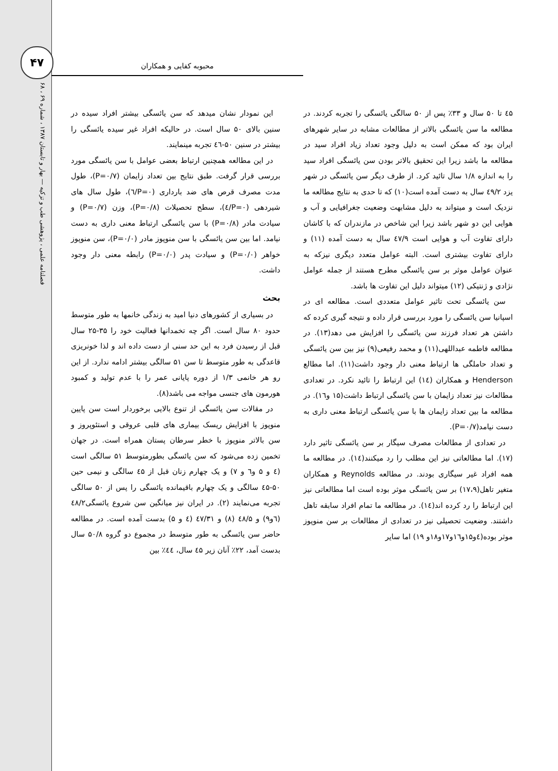۴۷
فصلنامه علمی ، پژوهشی طب و تزکیه — بهار و تابستان ۱۳۸۷ ، شماره ۶۹ ، ۶۸
محبوبه کفایی و همکاران
این نمودار نشان میدهد که سن یائسگی بیشتر افراد سیده در سنین بالای ۵۰ سال است. در حالیکه افراد غیر سیده یائسگی را بیشتر در سنین ۵۰-٤٦ تجربه مینمایند.
در این مطالعه همچنین ارتباط بعضی عوامل با سن یائسگی مورد بررسی قرار گرفت. طبق نتایج بین تعداد زایمان (P=۰/۷)، طول مدت مصرف قرص های ضد بارداری (P=۰/٦)، طول سال های شیردهی (P=۰/٤)، سطح تحصیلات (P=۰/۸)، وزن (P=۰/۷) و سیادت مادر (P=۰/۸) با سن یائسگی ارتباط معنی داری به دست نیامد. اما بین سن یائسگی با سن منوپوز مادر (P=۰/۰)، سن منوپوز خواهر (P=۰/۰) و سیادت پدر (P=۰/۰) رابطه معنی دار وجود داشت.
بحث
در بسیاری از کشورهای دنیا امید به زندگی خانمها به طور متوسط حدود ۸۰ سال است. اگر چه تخمدانها فعالیت خود را ۳۵-۲۵ سال قبل از رسیدن فرد به این حد سنی از دست داده اند و لذا خونریزی قاعدگی به طور متوسط تا سن ۵۱ سالگی بیشتر ادامه ندارد. از این رو هر خانمی ۱/۳ از دوره پایانی عمر را با عدم تولید و کمبود هورمون های جنسی مواجه می باشد(۸).
در مقالات سن یائسگی از تنوع بالایی برخوردار است سن پایین منوپوز با افزایش ریسک بیماری های قلبی عروقی و استئوپروز و سن بالاتر منوپوز با خطر سرطان پستان همراه است. در جهان تخمین زده می‌شود که سن یائسگی بطورمتوسط ۵۱ سالگی است (٤ و ۵ و٦ و ۷) و یک چهارم زنان قبل از ٤۵ سالگی و نیمی حین ۵۰-٤۵ سالگی و یک چهارم باقیمانده یائسگی را پس از ۵۰ سالگی تجربه می‌نمایند (۲). در ایران نیز میانگین سن شروع یائسگی٤۸/۲ (٦و۹) و ٤۸/۵ (۸) و ٤۷/۳۱ (٤ و ۵) بدست آمده است. در مطالعه حاضر سن یائسگی به طور متوسط در مجموع دو گروه ۵۰/۸ سال بدست آمد، ۲۲٪ آنان زیر ٤۵ سال، ٤٤٪ بین
٤۵ تا ۵۰ سال و ۳۳٪ پس از ۵۰ سالگی یائسگی را تجربه کردند. در مطالعه ما سن یائسگی بالاتر از مطالعات مشابه در سایر شهرهای ایران بود که ممکن است به دلیل وجود تعداد زیاد افراد سید در مطالعه ما باشد زیرا این تحقیق بالاتر بودن سن یائسگی افراد سید را به اندازه ۱/۸ سال تائید کرد. از طرف دیگر سن یائسگی در شهر یزد ٤۹/۲ سال به دست آمده است(۱۰) که تا حدی به نتایج مطالعه ما نزدیک است و میتواند به دلیل مشابهت وضعیت جغرافیایی و آب و هوایی این دو شهر باشد زیرا این شاخص در مازندران که با کاشان دارای تفاوت آب و هوایی است ٤۷/۹ سال به دست آمده (۱۱) و دارای تفاوت بیشتری است. البته عوامل متعدد دیگری نیزکه به عنوان عوامل موثر بر سن یائسگی مطرح هستند از جمله عوامل نژادی و ژنتیکی (۱۲) میتواند دلیل این تفاوت ها باشد.
سن یائسگی تحت تاثیر عوامل متعددی است. مطالعه ای در اسپانیا سن یائسگی را مورد بررسی قرار داده و نتیجه گیری کرده که داشتن هر تعداد فرزند سن یائسگی را افزایش می دهد(۱۳). در مطالعه فاطمه عبداللهی(۱۱) و محمد رفیعی(۹) نیز بین سن یائسگی و تعداد حاملگی ها ارتباط معنی دار وجود داشت(۱۱). اما مطالع Henderson و همکاران (۱٤) این ارتباط را تائید نکرد. در تعدادی مطالعات نیز تعداد زایمان با سن یائسگی ارتباط داشت(۱۵ و۱٦). در مطالعه ما بین تعداد زایمان ها با سن یائسگی ارتباط معنی داری به دست نیامد(P=۰/۷).
در تعدادی از مطالعات مصرف سیگار بر سن یائسگی تاثیر دارد (۱۷). اما مطالعاتی نیز این مطلب را رد میکنند(۱٤). در مطالعه ما همه افراد غیر سیگاری بودند. در مطالعه Reynolds و همکاران متغیر تاهل(۱۷،۹) بر سن یائسگی موثر بوده است اما مطالعاتی نیز این ارتباط را رد کرده اند(۱٤). در مطالعه ما تمام افراد سابقه تاهل داشتند. وضعیت تحصیلی نیز در تعدادی از مطالعات بر سن منوپوز موثر بوده(٤و۱۵و۱٦و۱۷و۱۸و ۱۹) اما سایر